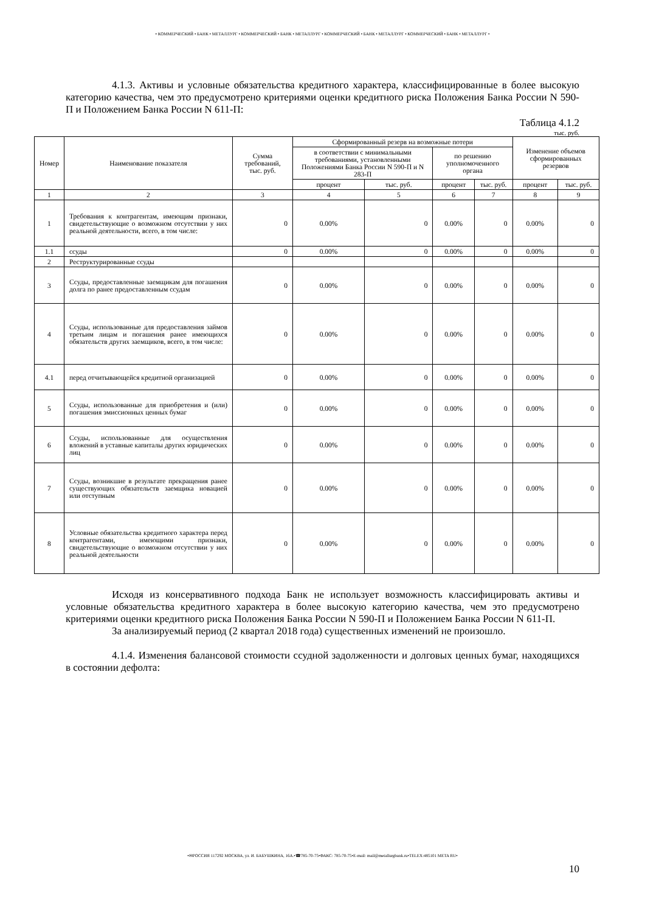• КОММЕРЧЕСКИЙ • БАНК • МЕТАЛЛУРГ • КОММЕРЧЕСКИЙ • БАНК • МЕТАЛЛУРГ • КОММЕРЧЕСКИЙ • БАНК • МЕТАЛЛУРГ • КОММЕРЧЕСКИЙ • БАНК • МЕТАЛЛУРГ •
4.1.3. Активы и условные обязательства кредитного характера, классифицированные в более высокую категорию качества, чем это предусмотрено критериями оценки кредитного риска Положения Банка России N 590-П и Положением Банка России N 611-П:
Таблица 4.1.2
тыс. руб.
| Номер | Наименование показателя | Сумма требований, тыс. руб. | Сформированный резерв на возможные потери | | | | Изменение объемов сформированных резервов | |
| --- | --- | --- | --- | --- | --- | --- | --- | --- |
| | | | в соответствии с минимальными требованиями, установленными Положениями Банка России N 590-П и N 283-П | | по решению уполномоченного органа | | | |
| | | | процент | тыс. руб. | процент | тыс. руб. | процент | тыс. руб. |
| 1 | 2 | 3 | 4 | 5 | 6 | 7 | 8 | 9 |
| 1 | Требования к контрагентам, имеющим признаки, свидетельствующие о возможном отсутствии у них реальной деятельности, всего, в том числе: | 0 | 0.00% | 0 | 0.00% | 0 | 0.00% | 0 |
| 1.1 | ссуды | 0 | 0.00% | 0 | 0.00% | 0 | 0.00% | 0 |
| 2 | Реструктурированные ссуды | | | | | | | |
| 3 | Ссуды, предоставленные заемщикам для погашения долга по ранее предоставленным ссудам | 0 | 0.00% | 0 | 0.00% | 0 | 0.00% | 0 |
| 4 | Ссуды, использованные для предоставления займов третьим лицам и погашения ранее имеющихся обязательств других заемщиков, всего, в том числе: | 0 | 0.00% | 0 | 0.00% | 0 | 0.00% | 0 |
| 4.1 | перед отчитывающейся кредитной организацией | 0 | 0.00% | 0 | 0.00% | 0 | 0.00% | 0 |
| 5 | Ссуды, использованные для приобретения и (или) погашения эмиссионных ценных бумаг | 0 | 0.00% | 0 | 0.00% | 0 | 0.00% | 0 |
| 6 | Ссуды, использованные для осуществления вложений в уставные капиталы других юридических лиц | 0 | 0.00% | 0 | 0.00% | 0 | 0.00% | 0 |
| 7 | Ссуды, возникшие в результате прекращения ранее существующих обязательств заемщика новацией или отступным | 0 | 0.00% | 0 | 0.00% | 0 | 0.00% | 0 |
| 8 | Условные обязательства кредитного характера перед контрагентами, имеющими признаки, свидетельствующие о возможном отсутствии у них реальной деятельности | 0 | 0.00% | 0 | 0.00% | 0 | 0.00% | 0 |
Исходя из консервативного подхода Банк не использует возможность классифицировать активы и условные обязательства кредитного характера в более высокую категорию качества, чем это предусмотрено критериями оценки кредитного риска Положения Банка России N 590-П и Положением Банка России N 611-П.
За анализируемый период (2 квартал 2018 года) существенных изменений не произошло.
4.1.4. Изменения балансовой стоимости ссудной задолженности и долговых ценных бумаг, находящихся в состоянии дефолта:
•✉РОССИЯ 117292 МОСКВА, ул. И. БАБУШКИНА, 16А.•☎785-70-75•ФАКС: 785-70-75•E-mail: mail@metallurgbank.ru•TELEX:485101 META RU•
10